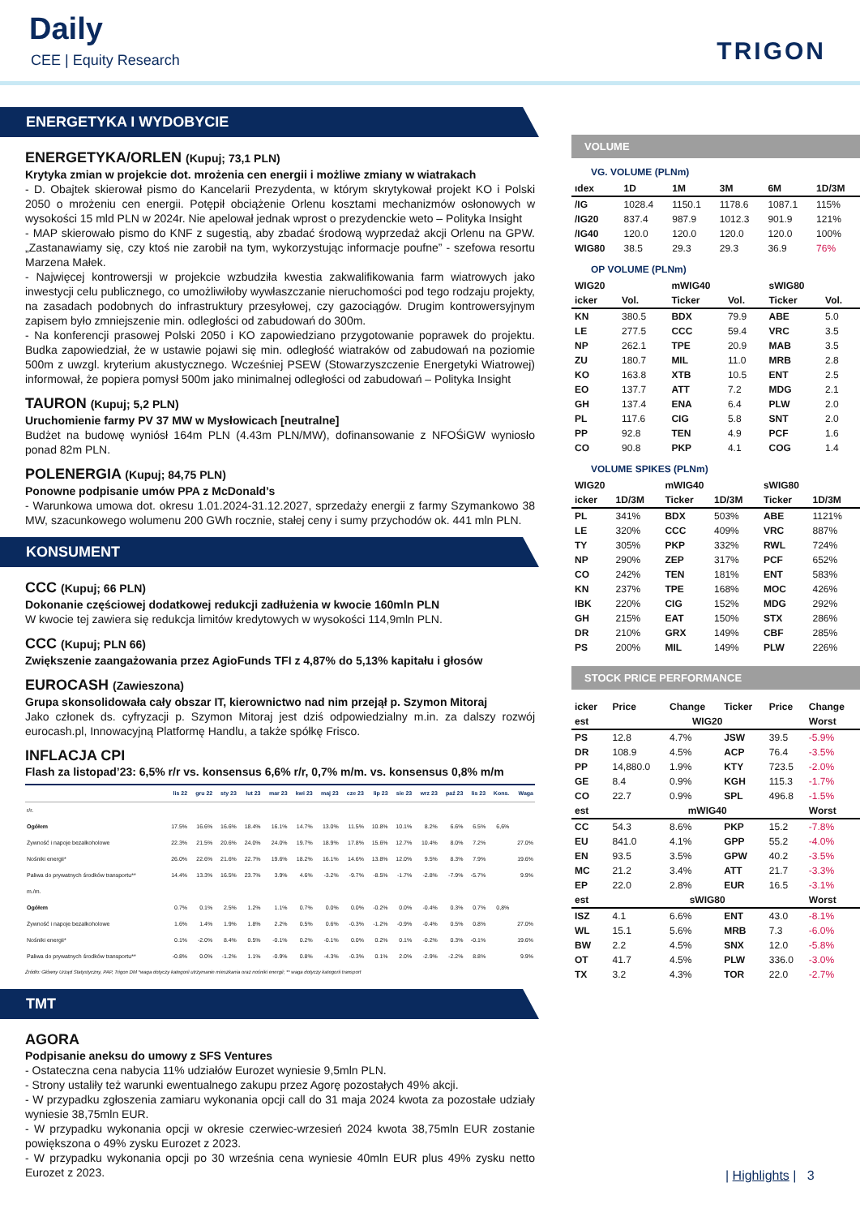Daily
CEE | Equity Research TRIGON
ENERGETYKA I WYDOBYCIE
ENERGETYKA/ORLEN (Kupuj; 73,1 PLN)
Krytyka zmian w projekcie dot. mrożenia cen energii i możliwe zmiany w wiatrakach
- D. Obajtek skierował pismo do Kancelarii Prezydenta, w którym skrytykował projekt KO i Polski 2050 o mrożeniu cen energii. Potępił obciążenie Orlenu kosztami mechanizmów osłonowych w wysokości 15 mld PLN w 2024r. Nie apelował jednak wprost o prezydenckie weto – Polityka Insight
- MAP skierowało pismo do KNF z sugestią, aby zbadać środową wyprzedaż akcji Orlenu na GPW. „Zastanawiamy się, czy ktoś nie zarobił na tym, wykorzystując informacje poufne” - szefowa resortu Marzena Małek.
- Najwięcej kontrowersji w projekcie wzbudziła kwestia zakwalifikowania farm wiatrowych jako inwestycji celu publicznego, co umożliwiłoby wywłaszczanie nieruchomości pod tego rodzaju projekty, na zasadach podobnych do infrastruktury przesyłowej, czy gazociągów. Drugim kontrowersyjnym zapisem było zmniejszenie min. odległości od zabudowań do 300m.
- Na konferencji prasowej Polski 2050 i KO zapowiedziano przygotowanie poprawek do projektu. Budka zapowiedział, że w ustawie pojawi się min. odległość wiatraków od zabudowań na poziomie 500m z uwzgl. kryterium akustycznego. Wcześniej PSEW (Stowarzyszczenie Energetyki Wiatrowej) informował, że popiera pomysł 500m jako minimalnej odległości od zabudowań – Polityka Insight
TAURON (Kupuj; 5,2 PLN)
Uruchomienie farmy PV 37 MW w Mysłowicach [neutralne]
Budżet na budowę wyniósł 164m PLN (4.43m PLN/MW), dofinansowanie z NFOŚiGW wyniosło ponad 82m PLN.
POLENERGIA (Kupuj; 84,75 PLN)
Ponowne podpisanie umów PPA z McDonald’s
- Warunkowa umowa dot. okresu 1.01.2024-31.12.2027, sprzedaży energii z farmy Szymankowo 38 MW, szacunkowego wolumenu 200 GWh rocznie, stałej ceny i sumy przychodów ok. 441 mln PLN.
KONSUMENT
CCC (Kupuj; 66 PLN)
Dokonanie częściowej dodatkowej redukcji zadłużenia w kwocie 160mln PLN
W kwocie tej zawiera się redukcja limitów kredytowych w wysokości 114,9mln PLN.
CCC (Kupuj; PLN 66)
Zwiększenie zaangażowania przez AgioFunds TFI z 4,87% do 5,13% kapitału i głosów
EUROCASH (Zawieszona)
Grupa skonsolidowała cały obszar IT, kierownictwo nad nim przejął p. Szymon Mitoraj
Jako członek ds. cyfryzacji p. Szymon Mitoraj jest dziś odpowiedzialny m.in. za dalszy rozwój eurocash.pl, Innowacyjną Platformę Handlu, a także spółkę Frisco.
INFLACJA CPI
Flash za listopad’23: 6,5% r/r vs. konsensus 6,6% r/r, 0,7% m/m. vs. konsensus 0,8% m/m
| | lis 22 | gru 22 | sty 23 | lut 23 | mar 23 | kwi 23 | maj 23 | cze 23 | lip 23 | sie 23 | wrz 23 | paź 23 | lis 23 | Kons. | Waga |
| --- | --- | --- | --- | --- | --- | --- | --- | --- | --- | --- | --- | --- | --- | --- | --- |
| r/r. | | | | | | | | | | | | | | | |
| Ogółem | 17.5% | 16.6% | 16.6% | 18.4% | 16.1% | 14.7% | 13.0% | 11.5% | 10.8% | 10.1% | 8.2% | 6.6% | 6.5% | 6,6% | |
| Żywność i napoje bezalkoholowe | 22.3% | 21.5% | 20.6% | 24.0% | 24.0% | 19.7% | 18.9% | 17.8% | 15.6% | 12.7% | 10.4% | 8.0% | 7.2% | | 27.0% |
| Nośniki energii* | 26.0% | 22.6% | 21.6% | 22.7% | 19.6% | 18.2% | 16.1% | 14.6% | 13.8% | 12.0% | 9.5% | 8.3% | 7.9% | | 19.6% |
| Paliwa do prywatnych środków transportu** | 14.4% | 13.3% | 16.5% | 23.7% | 3.9% | 4.6% | -3.2% | -9.7% | -8.5% | -1.7% | -2.8% | -7.9% | -5.7% | | 9.9% |
| m./m. | | | | | | | | | | | | | | | |
| Ogółem | 0.7% | 0.1% | 2.5% | 1.2% | 1.1% | 0.7% | 0.0% | 0.0% | -0.2% | 0.0% | -0.4% | 0.3% | 0.7% | 0,8% | |
| Żywność i napoje bezalkoholowe | 1.6% | 1.4% | 1.9% | 1.8% | 2.2% | 0.5% | 0.6% | -0.3% | -1.2% | -0.9% | -0.4% | 0.5% | 0.8% | | 27.0% |
| Nośniki energii* | 0.1% | -2.0% | 8.4% | 0.5% | -0.1% | 0.2% | -0.1% | 0.0% | 0.2% | 0.1% | -0.2% | 0.3% | -0.1% | | 19.6% |
| Paliwa do prywatnych środków transportu** | -0.8% | 0.0% | -1.2% | 1.1% | -0.9% | 0.8% | -4.3% | -0.3% | 0.1% | 2.0% | -2.9% | -2.2% | 8.8% | | 9.9% |
Źródło: Główny Urząd Statystyczny, PAP, Trigon DM *waga dotyczy kategorii utrzymanie mieszkania oraz nośniki energii; ** waga dotyczy kategorii transport
TMT
AGORA
Podpisanie aneksu do umowy z SFS Ventures
- Ostateczna cena nabycia 11% udziałów Eurozet wyniesie 9,5mln PLN.
- Strony ustaliły też warunki ewentualnego zakupu przez Agorę pozostałych 49% akcji.
- W przypadku zgłoszenia zamiaru wykonania opcji call do 31 maja 2024 kwota za pozostałe udziały wyniesie 38,75mln EUR.
- W przypadku wykonania opcji w okresie czerwiec-wrzesień 2024 kwota 38,75mln EUR zostanie powiększona o 49% zysku Eurozet z 2023.
- W przypadku wykonania opcji po 30 września cena wyniesie 40mln EUR plus 49% zysku netto Eurozet z 2023.
VOLUME
VG. VOLUME (PLNm)
| ıdex | 1D | 1M | 3M | 6M | 1D/3M |
| --- | --- | --- | --- | --- | --- |
| /IG | 1028.4 | 1150.1 | 1178.6 | 1087.1 | 115% |
| /IG20 | 837.4 | 987.9 | 1012.3 | 901.9 | 121% |
| /IG40 | 120.0 | 120.0 | 120.0 | 120.0 | 100% |
| WIG80 | 38.5 | 29.3 | 29.3 | 36.9 | 76% |
OP VOLUME (PLNm)
| WIG20 | | mWIG40 | | sWIG80 | |
| icker | Vol. | Ticker | Vol. | Ticker | Vol. |
| KN | 380.5 | BDX | 79.9 | ABE | 5.0 |
| LE | 277.5 | CCC | 59.4 | VRC | 3.5 |
| NP | 262.1 | TPE | 20.9 | MAB | 3.5 |
| ZU | 180.7 | MIL | 11.0 | MRB | 2.8 |
| KO | 163.8 | XTB | 10.5 | ENT | 2.5 |
| EO | 137.7 | ATT | 7.2 | MDG | 2.1 |
| GH | 137.4 | ENA | 6.4 | PLW | 2.0 |
| PL | 117.6 | CIG | 5.8 | SNT | 2.0 |
| PP | 92.8 | TEN | 4.9 | PCF | 1.6 |
| CO | 90.8 | PKP | 4.1 | COG | 1.4 |
VOLUME SPIKES (PLNm)
| WIG20 | | mWIG40 | | sWIG80 | |
| icker | 1D/3M | Ticker | 1D/3M | Ticker | 1D/3M |
| PL | 341% | BDX | 503% | ABE | 1121% |
| LE | 320% | CCC | 409% | VRC | 887% |
| TY | 305% | PKP | 332% | RWL | 724% |
| NP | 290% | ZEP | 317% | PCF | 652% |
| CO | 242% | TEN | 181% | ENT | 583% |
| KN | 237% | TPE | 168% | MOC | 426% |
| IBK | 220% | CIG | 152% | MDG | 292% |
| GH | 215% | EAT | 150% | STX | 286% |
| DR | 210% | GRX | 149% | CBF | 285% |
| PS | 200% | MIL | 149% | PLW | 226% |
STOCK PRICE PERFORMANCE
| icker | Price | Change | Ticker | Price | Change |
| est | WIG20 | | | | Worst |
| PS | 12.8 | 4.7% | JSW | 39.5 | -5.9% |
| DR | 108.9 | 4.5% | ACP | 76.4 | -3.5% |
| PP | 14,880.0 | 1.9% | KTY | 723.5 | -2.0% |
| GE | 8.4 | 0.9% | KGH | 115.3 | -1.7% |
| CO | 22.7 | 0.9% | SPL | 496.8 | -1.5% |
| est | mWIG40 | | | | Worst |
| CC | 54.3 | 8.6% | PKP | 15.2 | -7.8% |
| EU | 841.0 | 4.1% | GPP | 55.2 | -4.0% |
| EN | 93.5 | 3.5% | GPW | 40.2 | -3.5% |
| MC | 21.2 | 3.4% | ATT | 21.7 | -3.3% |
| EP | 22.0 | 2.8% | EUR | 16.5 | -3.1% |
| est | sWIG80 | | | | Worst |
| ISZ | 4.1 | 6.6% | ENT | 43.0 | -8.1% |
| WL | 15.1 | 5.6% | MRB | 7.3 | -6.0% |
| BW | 2.2 | 4.5% | SNX | 12.0 | -5.8% |
| OT | 41.7 | 4.5% | PLW | 336.0 | -3.0% |
| TX | 3.2 | 4.3% | TOR | 22.0 | -2.7% |
| Highlights | 3